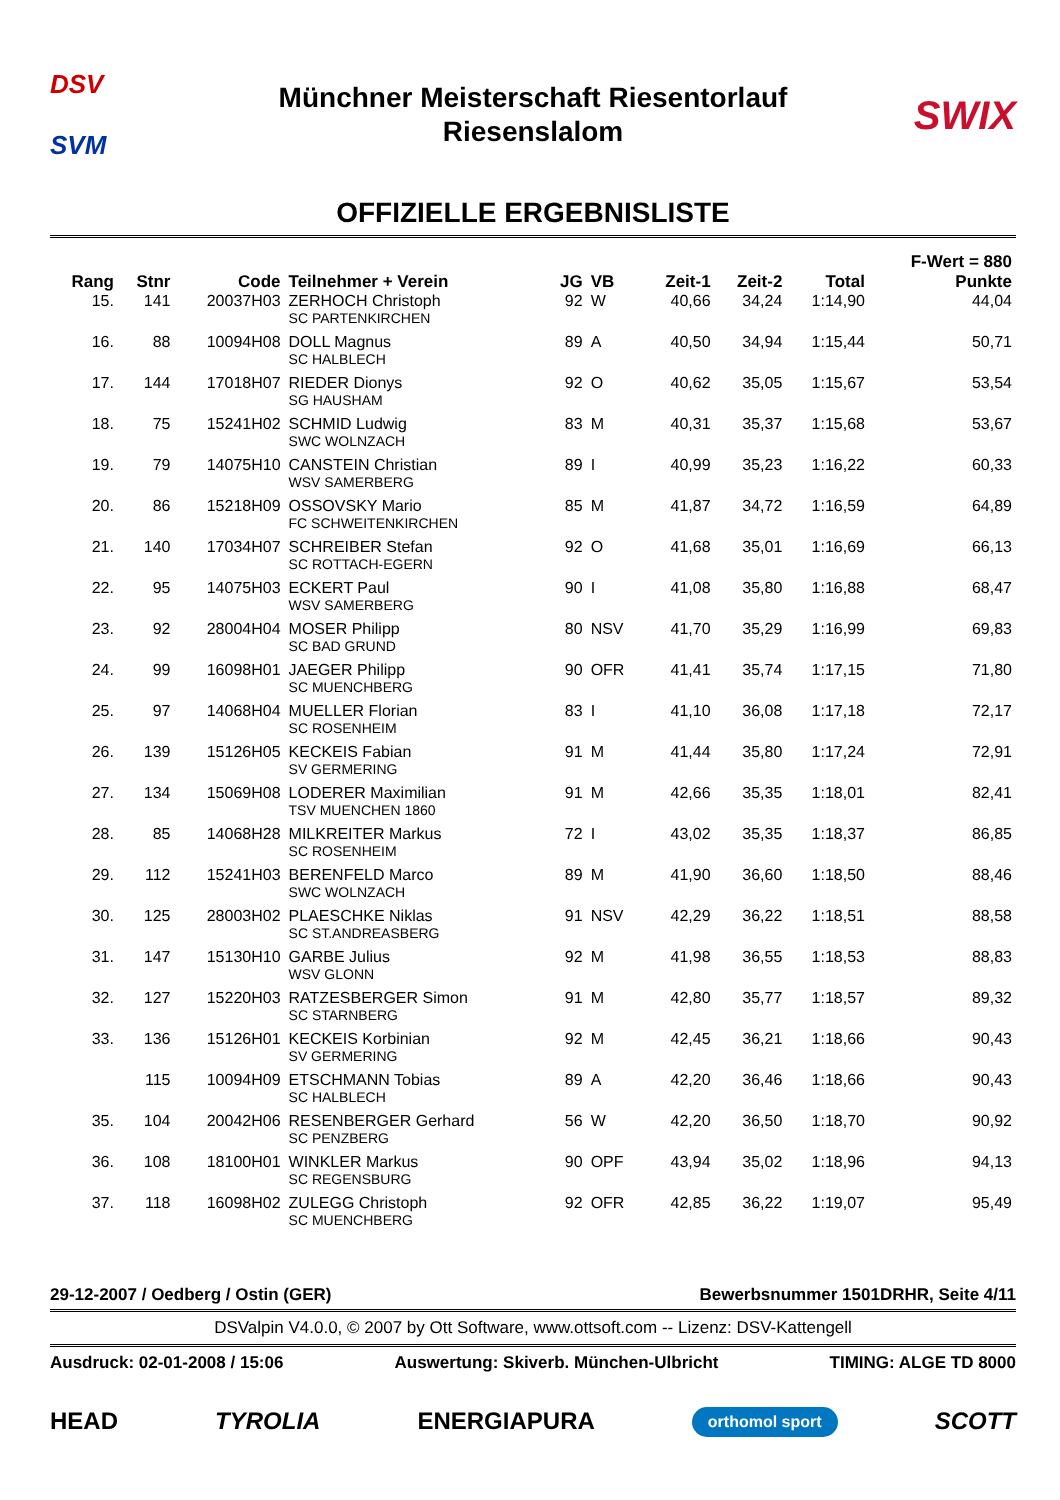DSV
SVM
Münchner Meisterschaft Riesentorlauf
Riesenslalom
SWIX
OFFIZIELLE ERGEBNISLISTE
| Rang | Stnr | Code | Teilnehmer + Verein | JG | VB | Zeit-1 | Zeit-2 | Total | F-Wert = 880 Punkte |
| --- | --- | --- | --- | --- | --- | --- | --- | --- | --- |
| 15. | 141 | 20037H03 | ZERHOCH Christoph SC PARTENKIRCHEN | 92 | W | 40,66 | 34,24 | 1:14,90 | 44,04 |
| 16. | 88 | 10094H08 | DOLL Magnus SC HALBLECH | 89 | A | 40,50 | 34,94 | 1:15,44 | 50,71 |
| 17. | 144 | 17018H07 | RIEDER Dionys SG HAUSHAM | 92 | O | 40,62 | 35,05 | 1:15,67 | 53,54 |
| 18. | 75 | 15241H02 | SCHMID Ludwig SWC WOLNZACH | 83 | M | 40,31 | 35,37 | 1:15,68 | 53,67 |
| 19. | 79 | 14075H10 | CANSTEIN Christian WSV SAMERBERG | 89 | I | 40,99 | 35,23 | 1:16,22 | 60,33 |
| 20. | 86 | 15218H09 | OSSOVSKY Mario FC SCHWEITENKIRCHEN | 85 | M | 41,87 | 34,72 | 1:16,59 | 64,89 |
| 21. | 140 | 17034H07 | SCHREIBER Stefan SC ROTTACH-EGERN | 92 | O | 41,68 | 35,01 | 1:16,69 | 66,13 |
| 22. | 95 | 14075H03 | ECKERT Paul WSV SAMERBERG | 90 | I | 41,08 | 35,80 | 1:16,88 | 68,47 |
| 23. | 92 | 28004H04 | MOSER Philipp SC BAD GRUND | 80 | NSV | 41,70 | 35,29 | 1:16,99 | 69,83 |
| 24. | 99 | 16098H01 | JAEGER Philipp SC MUENCHBERG | 90 | OFR | 41,41 | 35,74 | 1:17,15 | 71,80 |
| 25. | 97 | 14068H04 | MUELLER Florian SC ROSENHEIM | 83 | I | 41,10 | 36,08 | 1:17,18 | 72,17 |
| 26. | 139 | 15126H05 | KECKEIS Fabian SV GERMERING | 91 | M | 41,44 | 35,80 | 1:17,24 | 72,91 |
| 27. | 134 | 15069H08 | LODERER Maximilian TSV MUENCHEN 1860 | 91 | M | 42,66 | 35,35 | 1:18,01 | 82,41 |
| 28. | 85 | 14068H28 | MILKREITER Markus SC ROSENHEIM | 72 | I | 43,02 | 35,35 | 1:18,37 | 86,85 |
| 29. | 112 | 15241H03 | BERENFELD Marco SWC WOLNZACH | 89 | M | 41,90 | 36,60 | 1:18,50 | 88,46 |
| 30. | 125 | 28003H02 | PLAESCHKE Niklas SC ST.ANDREASBERG | 91 | NSV | 42,29 | 36,22 | 1:18,51 | 88,58 |
| 31. | 147 | 15130H10 | GARBE Julius WSV GLONN | 92 | M | 41,98 | 36,55 | 1:18,53 | 88,83 |
| 32. | 127 | 15220H03 | RATZESBERGER Simon SC STARNBERG | 91 | M | 42,80 | 35,77 | 1:18,57 | 89,32 |
| 33. | 136 | 15126H01 | KECKEIS Korbinian SV GERMERING | 92 | M | 42,45 | 36,21 | 1:18,66 | 90,43 |
| | 115 | 10094H09 | ETSCHMANN Tobias SC HALBLECH | 89 | A | 42,20 | 36,46 | 1:18,66 | 90,43 |
| 35. | 104 | 20042H06 | RESENBERGER Gerhard SC PENZBERG | 56 | W | 42,20 | 36,50 | 1:18,70 | 90,92 |
| 36. | 108 | 18100H01 | WINKLER Markus SC REGENSBURG | 90 | OPF | 43,94 | 35,02 | 1:18,96 | 94,13 |
| 37. | 118 | 16098H02 | ZULEGG Christoph SC MUENCHBERG | 92 | OFR | 42,85 | 36,22 | 1:19,07 | 95,49 |
29-12-2007 / Oedberg / Ostin (GER) Bewerbsnummer 1501DRHR, Seite 4/11
DSValpin V4.0.0, © 2007 by Ott Software, www.ottsoft.com -- Lizenz: DSV-Kattengell
Ausdruck: 02-01-2008 / 15:06 Auswertung: Skiverb. München-Ulbricht TIMING: ALGE TD 8000
HEAD TYROLIA ENERGIAPURA orthomol sport SCOTT